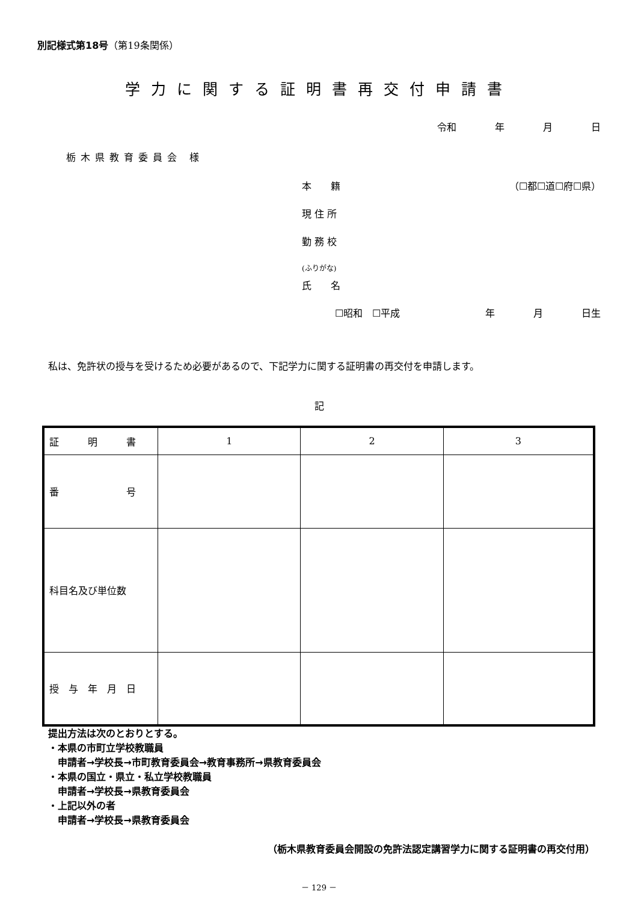別記様式第18号（第19条関係）
学力に関する証明書再交付申請書
令和　　　　年　　　　月　　　　日
栃木県教育委員会 様
本　　籍 （☐都☐道☐府☐県）
現 住 所
勤 務 校
(ふりがな)
氏　　名
☐昭和　☐平成 年　　　　月　　　　日生
私は、免許状の授与を受けるため必要があるので、下記学力に関する証明書の再交付を申請します。
記
| 証 明 書 | 1 | 2 | 3 |
| 番 号 | | | |
| 科目名及び単位数 | | | |
| 授 与 年 月 日 | | | |
提出方法は次のとおりとする。
・本県の市町立学校教職員
　申請者→学校長→市町教育委員会→教育事務所→県教育委員会
・本県の国立・県立・私立学校教職員
　申請者→学校長→県教育委員会
・上記以外の者
　申請者→学校長→県教育委員会
（栃木県教育委員会開設の免許法認定講習学力に関する証明書の再交付用）
－ 129 －